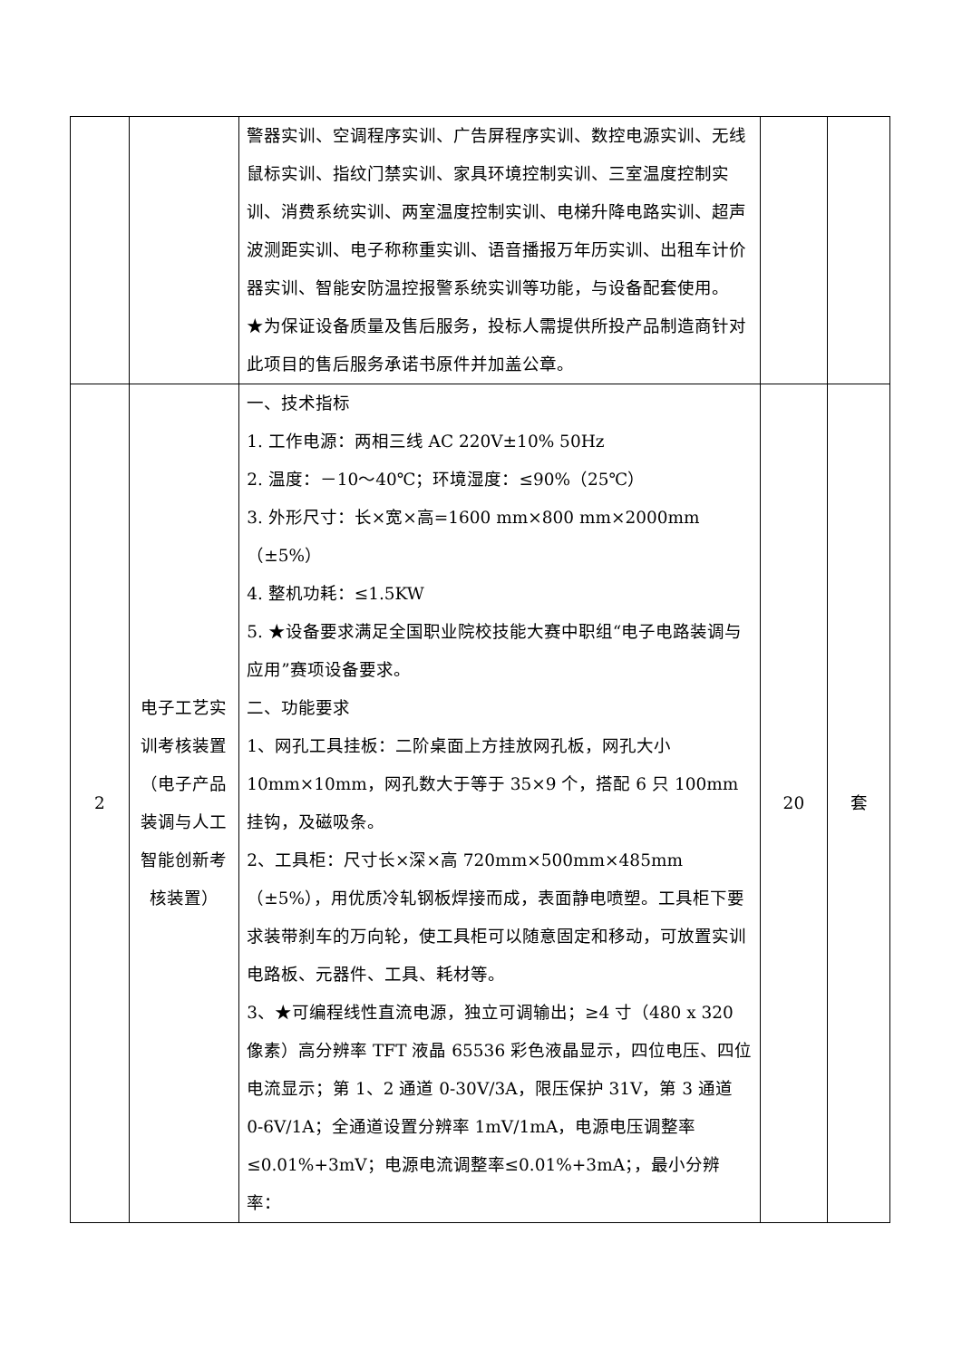| | | 警器实训、空调程序实训、广告屏程序实训、数控电源实训、无线鼠标实训、指纹门禁实训、家具环境控制实训、三室温度控制实训、消费系统实训、两室温度控制实训、电梯升降电路实训、超声波测距实训、电子称称重实训、语音播报万年历实训、出租车计价器实训、智能安防温控报警系统实训等功能，与设备配套使用。 ★为保证设备质量及售后服务，投标人需提供所投产品制造商针对此项目的售后服务承诺书原件并加盖公章。 | | |
| 2 | 电子工艺实训考核装置（电子产品装调与人工智能创新考核装置） | 一、技术指标 1. 工作电源：两相三线 AC 220V±10% 50Hz 2. 温度：－10～40℃；环境湿度：≤90%（25℃） 3. 外形尺寸：长×宽×高=1600 mm×800 mm×2000mm（±5%） 4. 整机功耗：≤1.5KW 5. ★设备要求满足全国职业院校技能大赛中职组“电子电路装调与应用”赛项设备要求。 二、功能要求 1、网孔工具挂板：二阶桌面上方挂放网孔板，网孔大小 10mm×10mm，网孔数大于等于 35×9 个，搭配 6 只 100mm 挂钩，及磁吸条。 2、工具柜：尺寸长×深×高 720mm×500mm×485mm（±5%），用优质冷轧钢板焊接而成，表面静电喷塑。工具柜下要求装带刹车的万向轮，使工具柜可以随意固定和移动，可放置实训电路板、元器件、工具、耗材等。 3、★可编程线性直流电源，独立可调输出；≥4 寸（480 x 320 像素）高分辨率 TFT 液晶 65536 彩色液晶显示，四位电压、四位电流显示；第 1、2 通道 0-30V/3A，限压保护 31V，第 3 通道 0-6V/1A；全通道设置分辨率 1mV/1mA，电源电压调整率≤0.01%+3mV；电源电流调整率≤0.01%+3mA；，最小分辨率： | 20 | 套 |